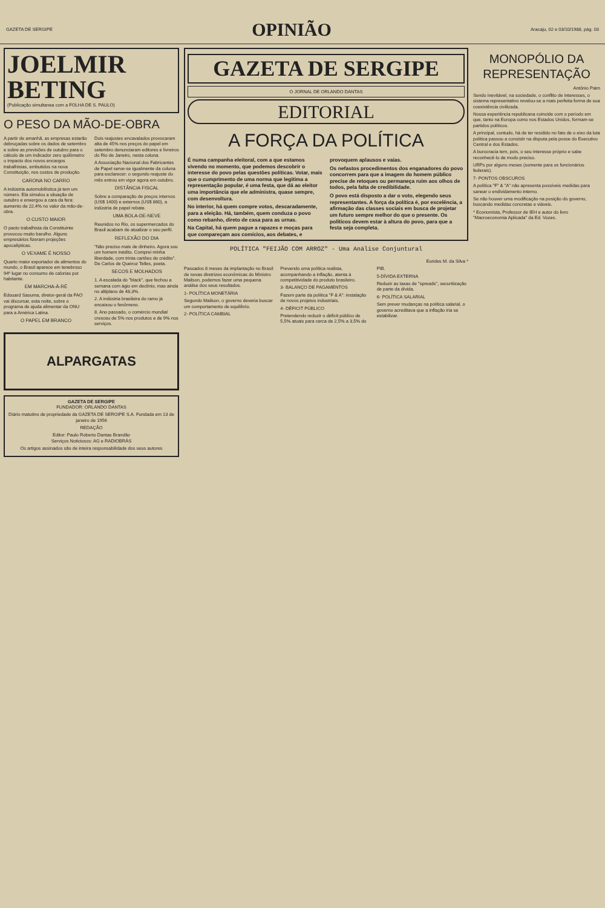GAZETA DE SERGIPE
OPINIÃO
Aracaju, 02 e 03/10/1988, pág. 03
JOELMIR BETING
(Publicação simultanea com a FOLHA DE S. PAULO)
O PESO DA MÃO-DE-OBRA
A partir de amanhã, as empresas estarão debruçadas sobre os dados de setembro e sobre as previsões de outubro para o cálculo de um indicador zero quilômetro: o impacto dos novos encargos trabalhistas, embutidos na nova Constituição, nos custos de produção.
CARONA NO CARRO
A indústria automobilística já tem um número. Ela simulou a situação de outubro e enxergou a cara da fera: aumento de 22,4% no valor da mão-de-obra.
O CUSTO MAIOR
O pacto trabalhista da Constituinte provocou muito barulho. Alguns empresários fizeram projeções apocalípticas.
O VEXAME É NOSSO
Quarto maior exportador de alimentos do mundo, o Brasil aparece em tenebroso 94º lugar no consumo de calorias por habitante.
EM MARCHA-À-RÉ
Edouard Saouma, diretor-geral da FAO vai discursar, esta noite, sobre o programa de ajuda alimentar da ONU para a América Latina.
O PAPEL EM BRANCO
Dois reajustes encavalados provocaram alta de 45% nos preços do papel em setembro denunciaram editores e livreiros do Rio de Janeiro, nesta coluna.
A Associação Nacional dos Fabricantes de Papel serve-se igualmente da coluna para esclarecer: o segundo reajuste do mês entrou em vigor agora em outubro.
DISTÂNCIA FISCAL
Sobre a comparação de preços internos (US$ 1400) e externos (US$ 860), a indústria de papel rebate.
UMA BOLA-DE-NEVE
Reunidos no Rio, os supermercados do Brasil acabam de atualizar o seu perfil.
REFLEXÃO DO DIA
"Não preciso mais de dinheiro. Agora sou um homem inédito. Comprei minha liberdade, com trinta cartões de crédito". De Carlos de Queiroz Telles, poeta.
SECOS E MOLHADOS
1. A escalada do "black", que fechou a semana com ágio em declínio, mas ainda no altiplano de 48,3%.
2. A indústria brasileira do ramo já encaixou o fenômeno.
8. Ano passado, o comércio mundial cresceu de 5% nos produtos e de 9% nos serviços.
ALPARGATAS
GAZETA DE SERGIPE
FUNDADOR: ORLANDO DANTAS
Diário matutino de propriedade da GAZETA DE SERGIPE S.A. Fundada em 13 de janeiro de 1956
REDAÇÃO
Editor: Paulo Roberto Dantas Brandão
Serviços Noticiosos: AG e RADIOBRÁS
Os artigos assinados são de inteira responsabilidade dos seus autores
GAZETA DE SERGIPE
O JORNAL DE ORLANDO DANTAS
EDITORIAL
A FORÇA DA POLÍTICA
É numa campanha eleitoral, com a que estamos vivendo no momento, que podemos descobrir o interesse do povo pelas questões políticas. Votar, mais que o cumprimento de uma norma que legitima a representação popular, é uma festa, que dá ao eleitor uma importância que ele administra, quase sempre, com desenvoltura.
No interior, há quem compre votos, descaradamente, para a eleição. Há, também, quem conduza o povo como rebanho, direto de casa para as urnas.
Na Capital, há quem pague a rapazes e moças para que compareçam aos comícios, aos debates, e provoquem aplausos e vaias.
Os nefastos procedimentos dos enganadores do povo concorrem para que a imagem do homem público precise de retoques ou permaneça ruim aos olhos de todos, pela falta de credibilidade.
O povo está disposto a dar o voto, elegendo seus representantes. A força da política é, por excelência, a afirmação das classes sociais em busca de projetar um futuro sempre melhor do que o presente. Os políticos devem estar à altura do povo, para que a festa seja completa.
POLÍTICA "FEIJÃO COM ARROZ" - Uma Análise Conjuntural
Eurides M. da Silva *
Passados 8 meses da implantação no Brasil de novas diretrizes econômicas do Ministro Mailson, podemos fazer uma pequena análise dos seus resultados.
1- POLÍTICA MONETÁRIA
Segundo Mailson, o governo deveria buscar um comportamento de equilíbrio.
2- POLÍTICA CAMBIAL
Prevendo uma política realista, acompanhando a inflação, atenta à competitividade do produto brasileiro.
3- BALANÇO DE PAGAMENTOS
Fazem parte da política "F & A": instalação de novos projetos industriais.
4- DÉFICIT PÚBLICO
Pretendendo reduzir o déficit público de 5,5% atuais para cerca de 2,5% a 3,5% do PIB.
5-DÍVIDA EXTERNA
Reduzir as taxas de "spreads", securitização de parte da dívida.
6- POLÍTICA SALARIAL
Sem prever mudanças na política salarial, o governo acreditava que a inflação iria se estabilizar.
MONOPÓLIO DA REPRESENTAÇÃO
Antônio Paim
Sendo inevitável, na sociedade, o conflito de interesses, o sistema representativo revelou-se a mais perfeita forma de sua coexistência civilizada.
Nossa experiência republicana coincide com o período em que, tanto na Europa como nos Estados Unidos, formam-se partidos políticos.
A principal, contudo, há de ter residido no fato de o eixo da luta política passou a consistir na disputa pela posse do Executivo Central e dos Estados.
A burocracia tem, pois, o seu interesse próprio e sabe reconhecê-lo de modo preciso.
URPs por alguns meses (somente para os funcionários federais).
7- PONTOS OBSCUROS
A política "F" & "A" não apresenta possíveis medidas para sanear o endividamento interno.
Se não houver uma modificação na posição do governo, buscando medidas concretas e viáveis.
* Economista, Professor de IEH e autor do livro "Macroeconomia Aplicada" da Ed. Vozes.